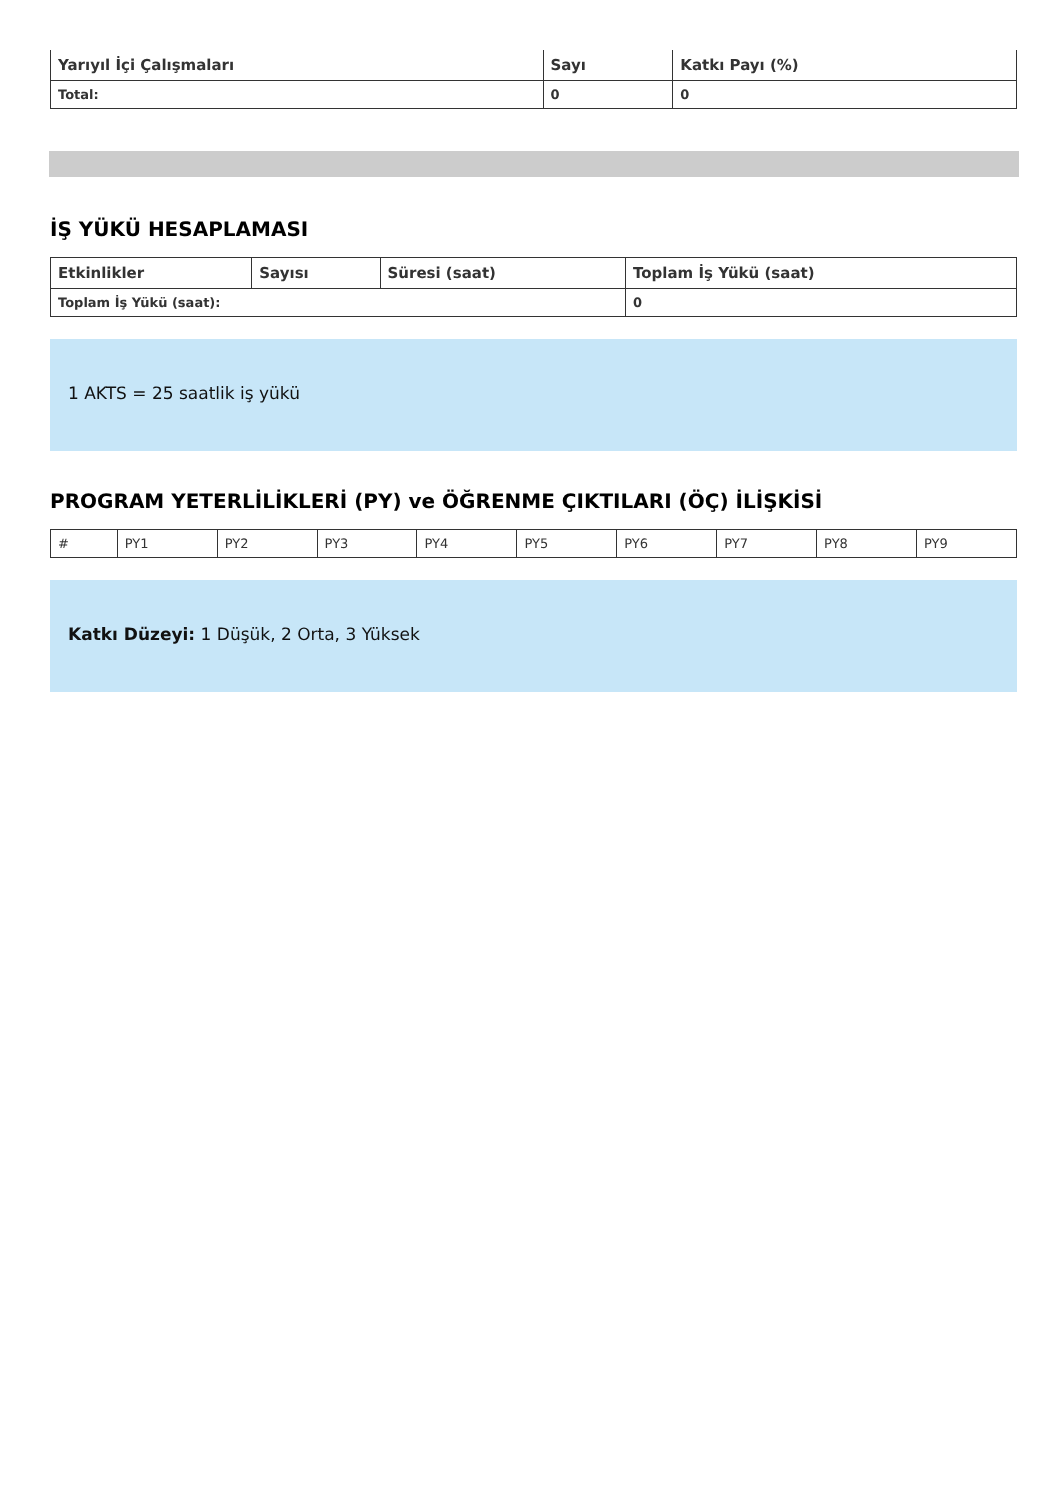| Yarıyıl İçi Çalışmaları | Sayı | Katkı Payı (%) |
| --- | --- | --- |
| Total: | 0 | 0 |
İŞ YÜKÜ HESAPLAMASI
| Etkinlikler | Sayısı | Süresi (saat) | Toplam İş Yükü (saat) |
| --- | --- | --- | --- |
| Toplam İş Yükü (saat): | | | 0 |
1 AKTS = 25 saatlik iş yükü
PROGRAM YETERLİLİKLERİ (PY) ve ÖĞRENME ÇIKTILARI (ÖÇ) İLİŞKİSİ
| # | PY1 | PY2 | PY3 | PY4 | PY5 | PY6 | PY7 | PY8 | PY9 |
Katkı Düzeyi: 1 Düşük, 2 Orta, 3 Yüksek